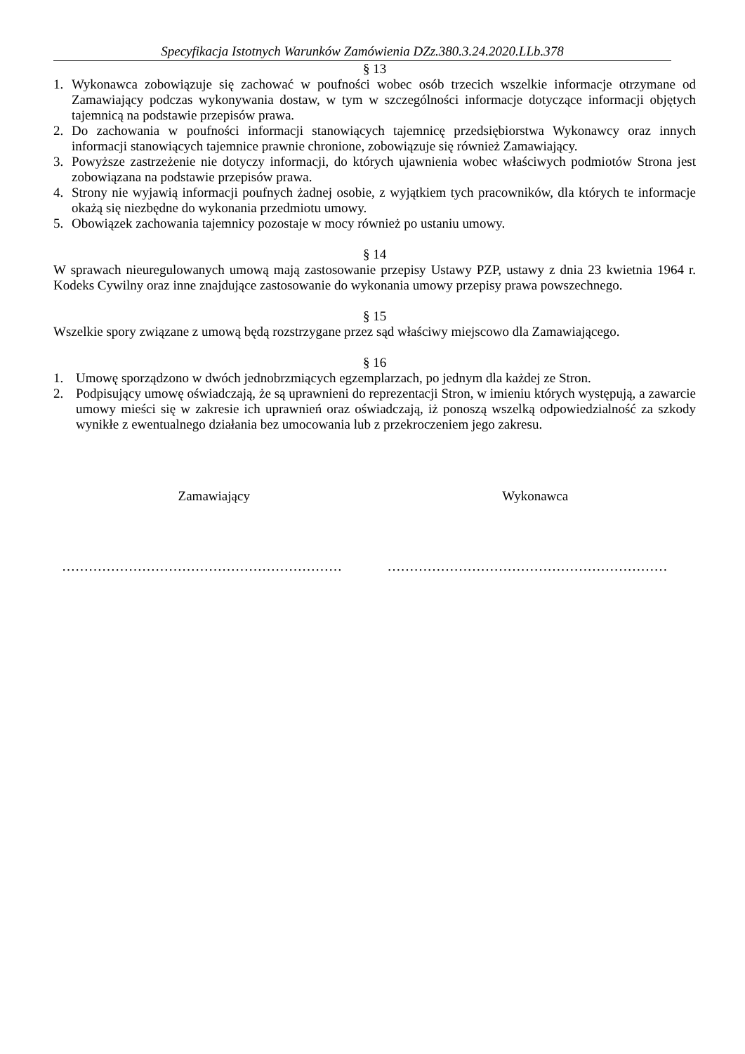Specyfikacja Istotnych Warunków Zamówienia DZz.380.3.24.2020.LLb.378
§ 13
1. Wykonawca zobowiązuje się zachować w poufności wobec osób trzecich wszelkie informacje otrzymane od Zamawiający podczas wykonywania dostaw, w tym w szczególności informacje dotyczące informacji objętych tajemnicą na podstawie przepisów prawa.
2. Do zachowania w poufności informacji stanowiących tajemnicę przedsiębiorstwa Wykonawcy oraz innych informacji stanowiących tajemnice prawnie chronione, zobowiązuje się również Zamawiający.
3. Powyższe zastrzeżenie nie dotyczy informacji, do których ujawnienia wobec właściwych podmiotów Strona jest zobowiązana na podstawie przepisów prawa.
4. Strony nie wyjawią informacji poufnych żadnej osobie, z wyjątkiem tych pracowników, dla których te informacje okażą się niezbędne do wykonania przedmiotu umowy.
5. Obowiązek zachowania tajemnicy pozostaje w mocy również po ustaniu umowy.
§ 14
W sprawach nieuregulowanych umową mają zastosowanie przepisy Ustawy PZP, ustawy z dnia 23 kwietnia 1964 r. Kodeks Cywilny oraz inne znajdujące zastosowanie do wykonania umowy przepisy prawa powszechnego.
§ 15
Wszelkie spory związane z umową będą rozstrzygane przez sąd właściwy miejscowo dla Zamawiającego.
§ 16
1. Umowę sporządzono w dwóch jednobrzmiących egzemplarzach, po jednym dla każdej ze Stron.
2. Podpisujący umowę oświadczają, że są uprawnieni do reprezentacji Stron, w imieniu których występują, a zawarcie umowy mieści się w zakresie ich uprawnień oraz oświadczają, iż ponoszą wszelką odpowiedzialność za szkody wynikłe z ewentualnego działania bez umocowania lub z przekroczeniem jego zakresu.
Zamawiający Wykonawca
……………………………………………………… ………………………………………………………